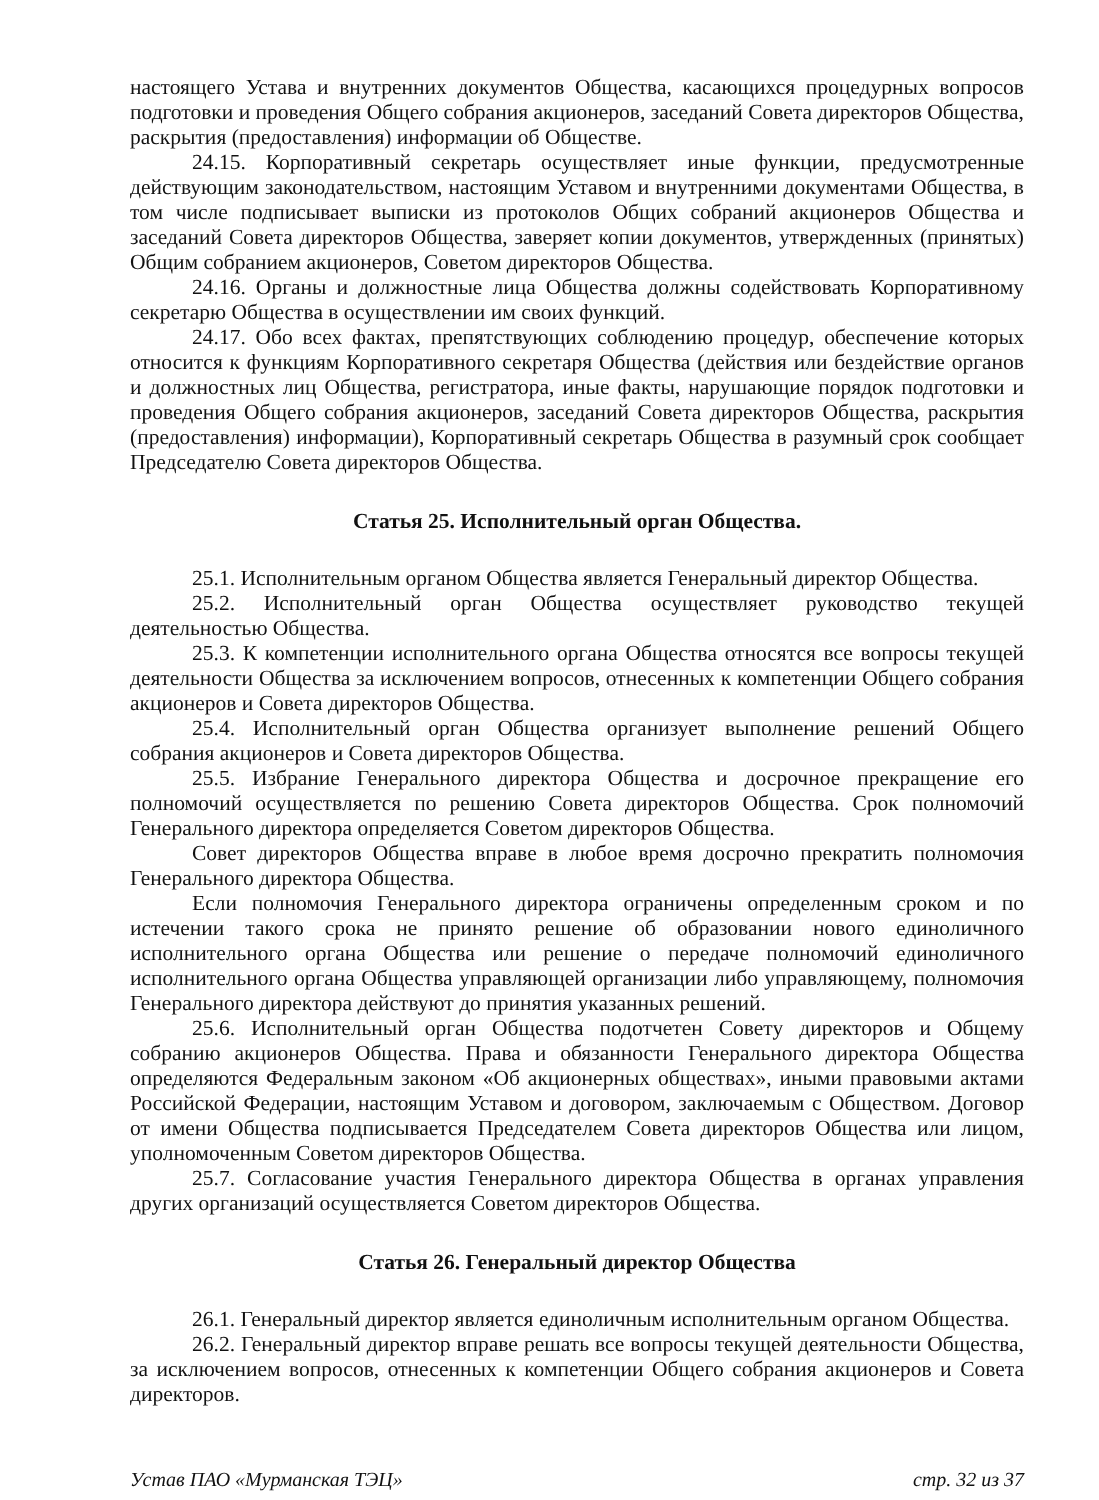настоящего Устава и внутренних документов Общества, касающихся процедурных вопросов подготовки и проведения Общего собрания акционеров, заседаний Совета директоров Общества, раскрытия (предоставления) информации об Обществе.
24.15. Корпоративный секретарь осуществляет иные функции, предусмотренные действующим законодательством, настоящим Уставом и внутренними документами Общества, в том числе подписывает выписки из протоколов Общих собраний акционеров Общества и заседаний Совета директоров Общества, заверяет копии документов, утвержденных (принятых) Общим собранием акционеров, Советом директоров Общества.
24.16. Органы и должностные лица Общества должны содействовать Корпоративному секретарю Общества в осуществлении им своих функций.
24.17. Обо всех фактах, препятствующих соблюдению процедур, обеспечение которых относится к функциям Корпоративного секретаря Общества (действия или бездействие органов и должностных лиц Общества, регистратора, иные факты, нарушающие порядок подготовки и проведения Общего собрания акционеров, заседаний Совета директоров Общества, раскрытия (предоставления) информации), Корпоративный секретарь Общества в разумный срок сообщает Председателю Совета директоров Общества.
Статья 25. Исполнительный орган Общества.
25.1. Исполнительным органом Общества является Генеральный директор Общества.
25.2. Исполнительный орган Общества осуществляет руководство текущей деятельностью Общества.
25.3. К компетенции исполнительного органа Общества относятся все вопросы текущей деятельности Общества за исключением вопросов, отнесенных к компетенции Общего собрания акционеров и Совета директоров Общества.
25.4. Исполнительный орган Общества организует выполнение решений Общего собрания акционеров и Совета директоров Общества.
25.5. Избрание Генерального директора Общества и досрочное прекращение его полномочий осуществляется по решению Совета директоров Общества. Срок полномочий Генерального директора определяется Советом директоров Общества.
Совет директоров Общества вправе в любое время досрочно прекратить полномочия Генерального директора Общества.
Если полномочия Генерального директора ограничены определенным сроком и по истечении такого срока не принято решение об образовании нового единоличного исполнительного органа Общества или решение о передаче полномочий единоличного исполнительного органа Общества управляющей организации либо управляющему, полномочия Генерального директора действуют до принятия указанных решений.
25.6. Исполнительный орган Общества подотчетен Совету директоров и Общему собранию акционеров Общества. Права и обязанности Генерального директора Общества определяются Федеральным законом «Об акционерных обществах», иными правовыми актами Российской Федерации, настоящим Уставом и договором, заключаемым с Обществом. Договор от имени Общества подписывается Председателем Совета директоров Общества или лицом, уполномоченным Советом директоров Общества.
25.7. Согласование участия Генерального директора Общества в органах управления других организаций осуществляется Советом директоров Общества.
Статья 26. Генеральный директор Общества
26.1. Генеральный директор является единоличным исполнительным органом Общества.
26.2. Генеральный директор вправе решать все вопросы текущей деятельности Общества, за исключением вопросов, отнесенных к компетенции Общего собрания акционеров и Совета директоров.
Устав ПАО «Мурманская ТЭЦ» стр. 32 из 37